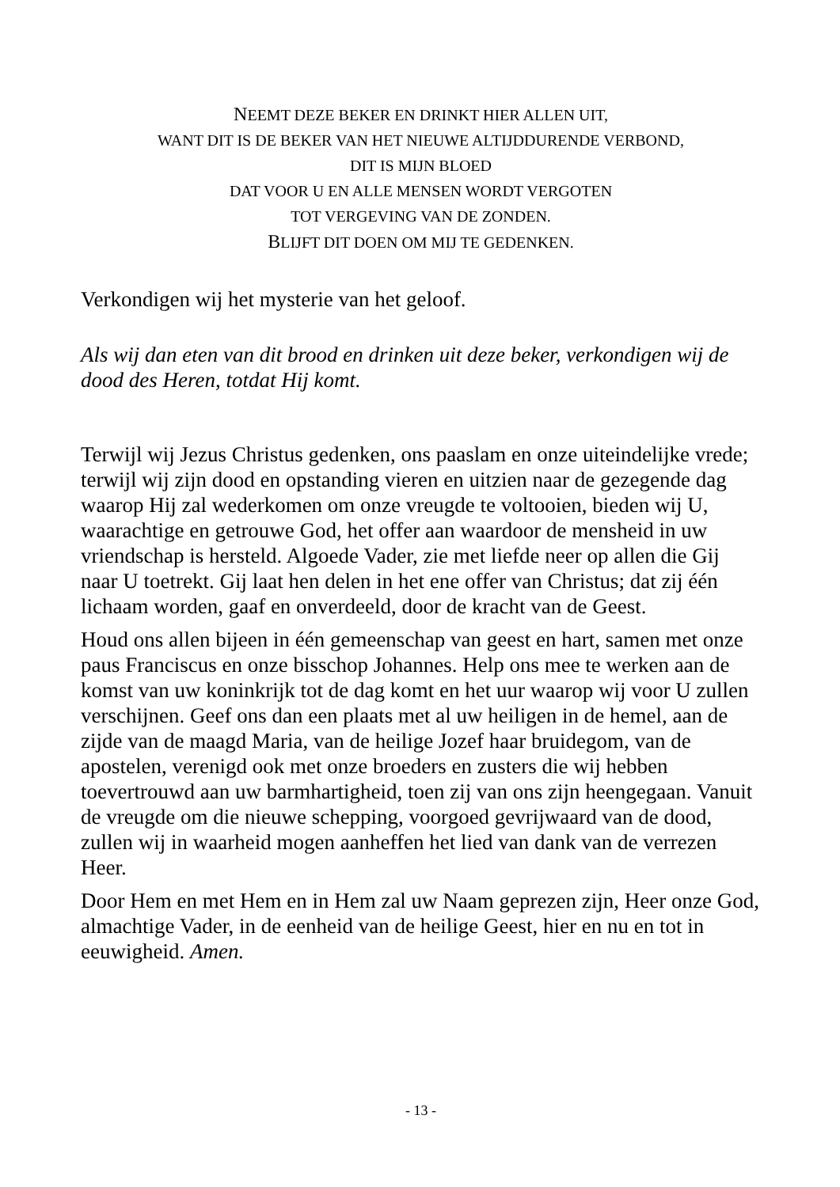NEEMT DEZE BEKER EN DRINKT HIER ALLEN UIT,
WANT DIT IS DE BEKER VAN HET NIEUWE ALTIJDDURENDE VERBOND,
DIT IS MIJN BLOED
DAT VOOR U EN ALLE MENSEN WORDT VERGOTEN
TOT VERGEVING VAN DE ZONDEN.
BLIJFT DIT DOEN OM MIJ TE GEDENKEN.
Verkondigen wij het mysterie van het geloof.
Als wij dan eten van dit brood en drinken uit deze beker, verkondigen wij de dood des Heren, totdat Hij komt.
Terwijl wij Jezus Christus gedenken, ons paaslam en onze uiteindelijke vrede; terwijl wij zijn dood en opstanding vieren en uitzien naar de gezegende dag waarop Hij zal wederkomen om onze vreugde te voltooien, bieden wij U, waarachtige en getrouwe God, het offer aan waardoor de mensheid in uw vriendschap is hersteld. Algoede Vader, zie met liefde neer op allen die Gij naar U toetrekt. Gij laat hen delen in het ene offer van Christus; dat zij één lichaam worden, gaaf en onverdeeld, door de kracht van de Geest.
Houd ons allen bijeen in één gemeenschap van geest en hart, samen met onze paus Franciscus en onze bisschop Johannes. Help ons mee te werken aan de komst van uw koninkrijk tot de dag komt en het uur waarop wij voor U zullen verschijnen. Geef ons dan een plaats met al uw heiligen in de hemel, aan de zijde van de maagd Maria, van de heilige Jozef haar bruidegom, van de apostelen, verenigd ook met onze broeders en zusters die wij hebben toevertrouwd aan uw barmhartigheid, toen zij van ons zijn heengegaan. Vanuit de vreugde om die nieuwe schepping, voorgoed gevrijwaard van de dood, zullen wij in waarheid mogen aanheffen het lied van dank van de verrezen Heer.
Door Hem en met Hem en in Hem zal uw Naam geprezen zijn, Heer onze God, almachtige Vader, in de eenheid van de heilige Geest, hier en nu en tot in eeuwigheid. Amen.
- 13 -